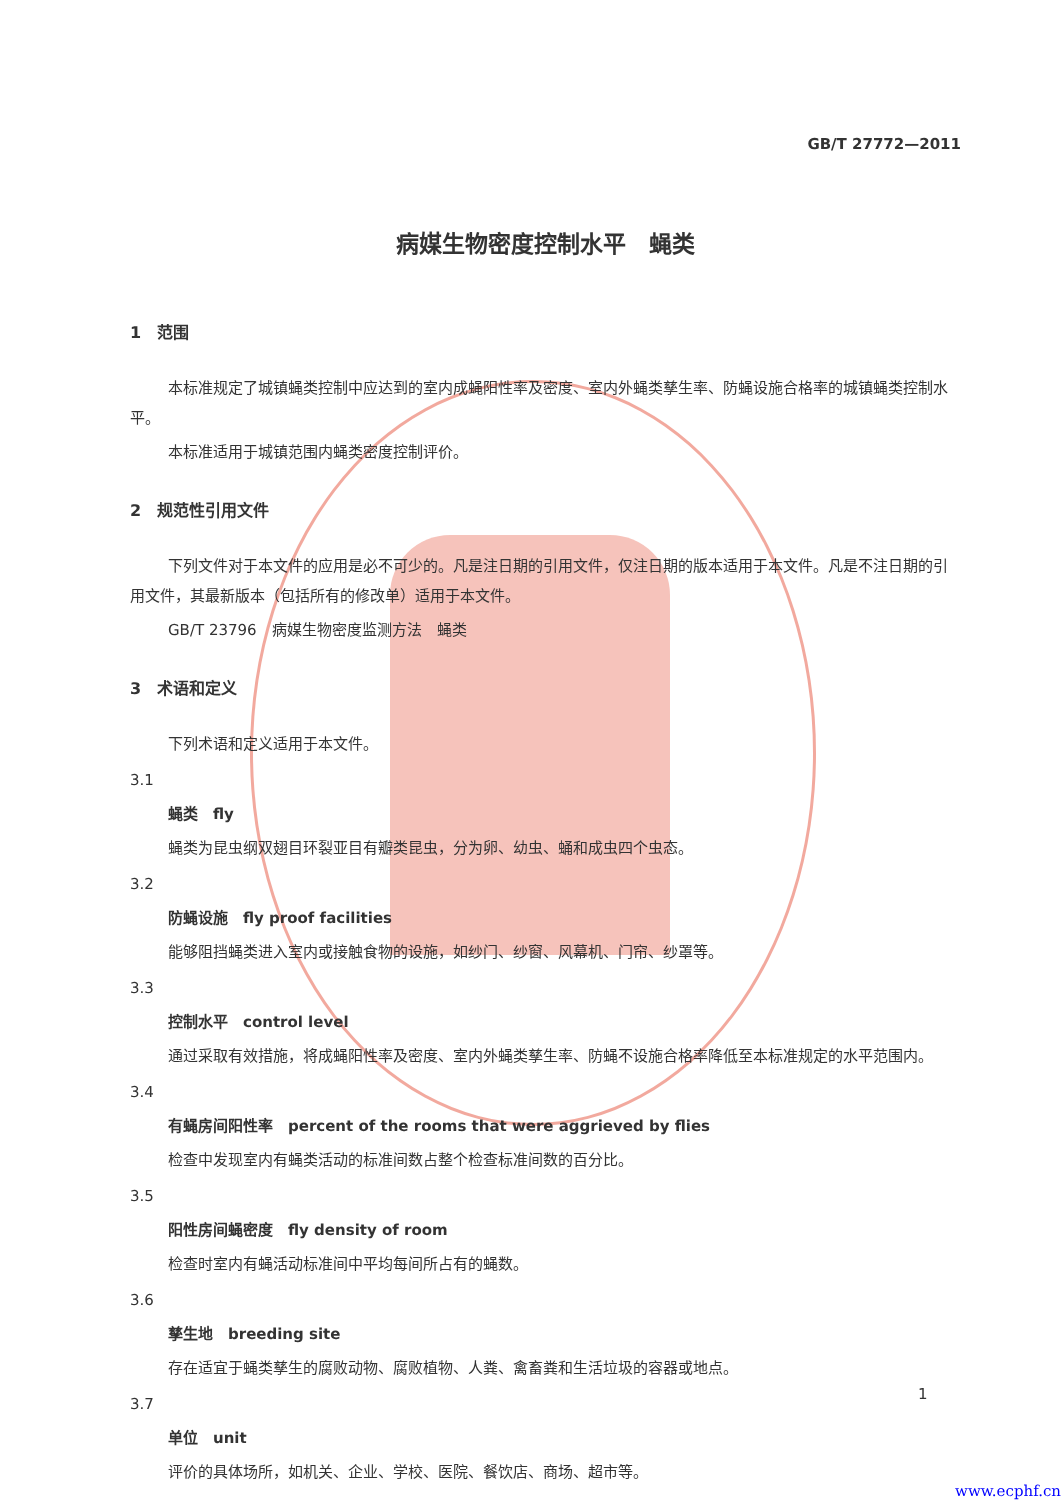GB/T 27772—2011
病媒生物密度控制水平　蝇类
1　范围
本标准规定了城镇蝇类控制中应达到的室内成蝇阳性率及密度、室内外蝇类孳生率、防蝇设施合格率的城镇蝇类控制水平。
本标准适用于城镇范围内蝇类密度控制评价。
2　规范性引用文件
下列文件对于本文件的应用是必不可少的。凡是注日期的引用文件，仅注日期的版本适用于本文件。凡是不注日期的引用文件，其最新版本（包括所有的修改单）适用于本文件。
GB/T 23796　病媒生物密度监测方法　蝇类
3　术语和定义
下列术语和定义适用于本文件。
3.1
蝇类　fly
蝇类为昆虫纲双翅目环裂亚目有瓣类昆虫，分为卵、幼虫、蛹和成虫四个虫态。
3.2
防蝇设施　fly proof facilities
能够阻挡蝇类进入室内或接触食物的设施，如纱门、纱窗、风幕机、门帘、纱罩等。
3.3
控制水平　control level
通过采取有效措施，将成蝇阳性率及密度、室内外蝇类孳生率、防蝇不设施合格率降低至本标准规定的水平范围内。
3.4
有蝇房间阳性率　percent of the rooms that were aggrieved by flies
检查中发现室内有蝇类活动的标准间数占整个检查标准间数的百分比。
3.5
阳性房间蝇密度　fly density of room
检查时室内有蝇活动标准间中平均每间所占有的蝇数。
3.6
孳生地　breeding site
存在适宜于蝇类孳生的腐败动物、腐败植物、人粪、禽畜粪和生活垃圾的容器或地点。
3.7
单位　unit
评价的具体场所，如机关、企业、学校、医院、餐饮店、商场、超市等。
1
www.ecphf.cn